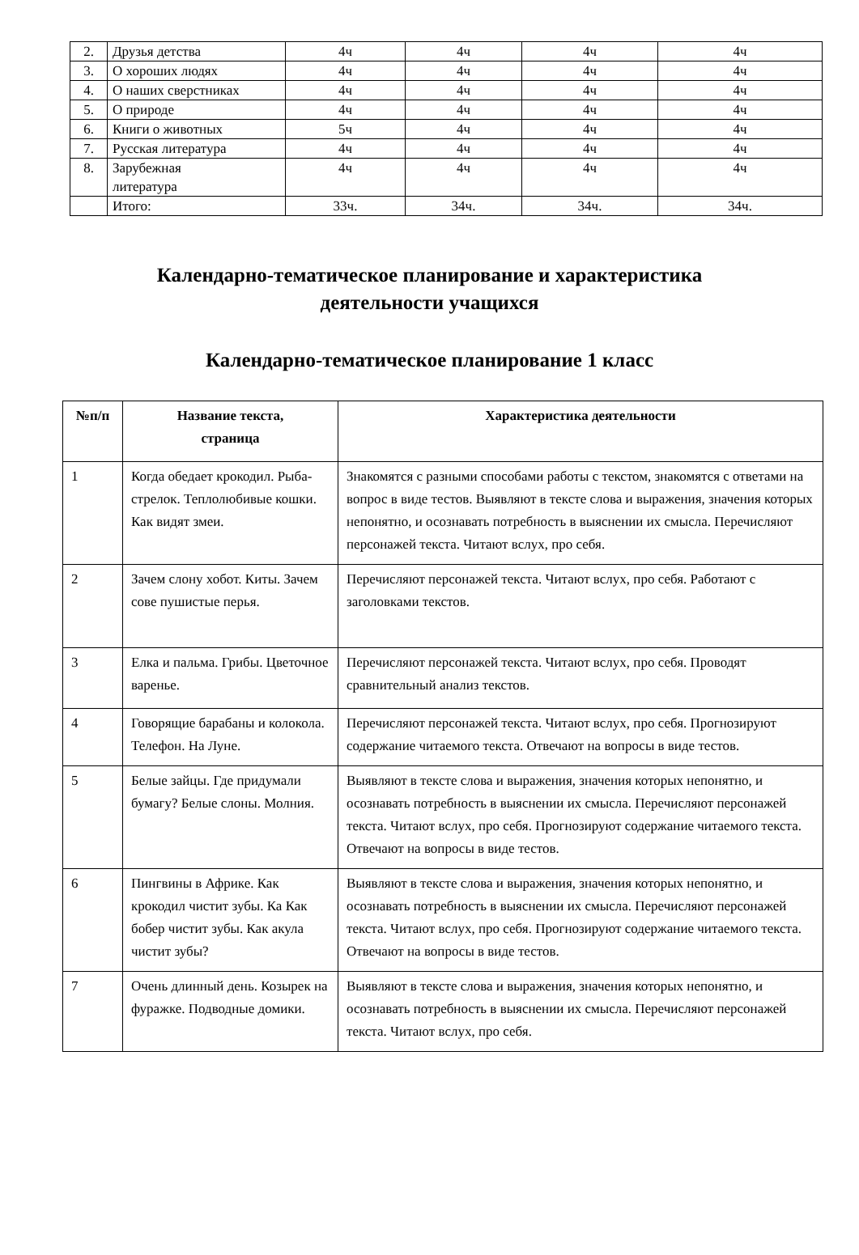| 2. | Друзья детства | 4ч | 4ч | 4ч | 4ч |
| 3. | О хороших людях | 4ч | 4ч | 4ч | 4ч |
| 4. | О наших сверстниках | 4ч | 4ч | 4ч | 4ч |
| 5. | О природе | 4ч | 4ч | 4ч | 4ч |
| 6. | Книги о животных | 5ч | 4ч | 4ч | 4ч |
| 7. | Русская литература | 4ч | 4ч | 4ч | 4ч |
| 8. | Зарубежная литература | 4ч | 4ч | 4ч | 4ч |
| | Итого: | 33ч. | 34ч. | 34ч. | 34ч. |
Календарно-тематическое планирование и характеристика
деятельности учащихся
Календарно-тематическое планирование 1 класс
| №п/п | Название текста, страница | Характеристика деятельности |
| --- | --- | --- |
| 1 | Когда обедает крокодил. Рыба-стрелок. Теплолюбивые кошки. Как видят змеи. | Знакомятся с разными способами работы с текстом, знакомятся с ответами на вопрос в виде тестов. Выявляют в тексте слова и выражения, значения которых непонятно, и осознавать потребность в выяснении их смысла. Перечисляют персонажей текста. Читают вслух, про себя. |
| 2 | Зачем слону хобот. Киты. Зачем сове пушистые перья. | Перечисляют персонажей текста. Читают вслух, про себя. Работают с заголовками текстов. |
| 3 | Елка и пальма. Грибы. Цветочное варенье. | Перечисляют персонажей текста. Читают вслух, про себя. Проводят сравнительный анализ текстов. |
| 4 | Говорящие барабаны и колокола. Телефон. На Луне. | Перечисляют персонажей текста. Читают вслух, про себя. Прогнозируют содержание читаемого текста. Отвечают на вопросы в виде тестов. |
| 5 | Белые зайцы. Где придумали бумагу? Белые слоны. Молния. | Выявляют в тексте слова и выражения, значения которых непонятно, и осознавать потребность в выяснении их смысла. Перечисляют персонажей текста. Читают вслух, про себя. Прогнозируют содержание читаемого текста. Отвечают на вопросы в виде тестов. |
| 6 | Пингвины в Африке. Как крокодил чистит зубы. Ка Как бобер чистит зубы. Как акула чистит зубы? | Выявляют в тексте слова и выражения, значения которых непонятно, и осознавать потребность в выяснении их смысла. Перечисляют персонажей текста. Читают вслух, про себя. Прогнозируют содержание читаемого текста. Отвечают на вопросы в виде тестов. |
| 7 | Очень длинный день. Козырек на фуражке. Подводные домики. | Выявляют в тексте слова и выражения, значения которых непонятно, и осознавать потребность в выяснении их смысла. Перечисляют персонажей текста. Читают вслух, про себя. |